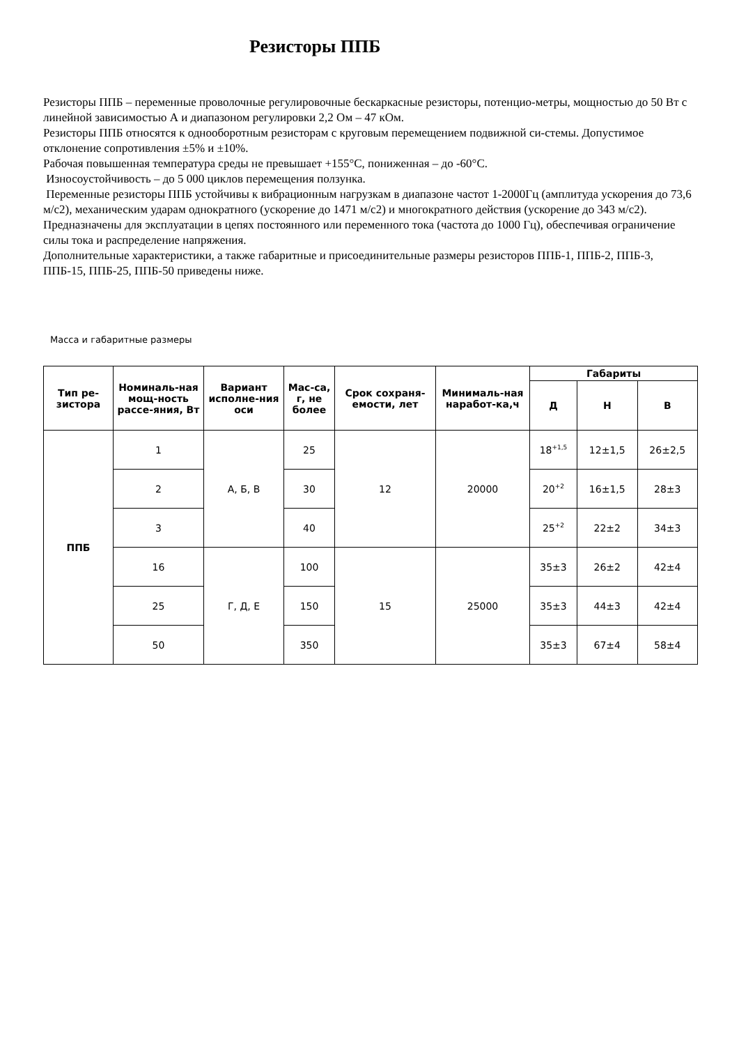Резисторы ППБ
Резисторы ППБ – переменные проволочные регулировочные бескаркасные резисторы, потенцио-метры, мощностью до 50 Вт с линейной зависимостью А и диапазоном регулировки 2,2 Ом – 47 кОм.
Резисторы ППБ относятся к однооборотным резисторам с круговым перемещением подвижной си-стемы. Допустимое отклонение сопротивления ±5% и ±10%.
Рабочая повышенная температура среды не превышает +155°С, пониженная – до -60°С.
Износоустойчивость – до 5 000 циклов перемещения ползунка.
Переменные резисторы ППБ устойчивы к вибрационным нагрузкам в диапазоне частот 1-2000Гц (амплитуда ускорения до 73,6 м/с2), механическим ударам однократного (ускорение до 1471 м/с2) и многократного действия (ускорение до 343 м/с2).
Предназначены для эксплуатации в цепях постоянного или переменного тока (частота до 1000 Гц), обеспечивая ограничение силы тока и распределение напряжения.
Дополнительные характеристики, а также габаритные и присоединительные размеры резисторов ППБ-1, ППБ-2, ППБ-3, ППБ-15, ППБ-25, ППБ-50 приведены ниже.
Масса и габаритные размеры
| Тип ре-зистора | Номиналь-ная мощ-ность рассе-яния, Вт | Вариант исполне-ния оси | Мас-са, г, не более | Срок сохраня-емости, лет | Минималь-ная наработ-ка,ч | Габариты | | |
| --- | --- | --- | --- | --- | --- | --- | --- | --- |
| | | | | | | Д | Н | В |
| ППБ | 1 | А, Б, В | 25 | 12 | 20000 | 18<sup>+1,5</sup> | 12±1,5 | 26±2,5 |
| | 2 | | 30 | | | 20<sup>+2</sup> | 16±1,5 | 28±3 |
| | 3 | | 40 | | | 25<sup>+2</sup> | 22±2 | 34±3 |
| | 16 | Г, Д, Е | 100 | 15 | 25000 | 35±3 | 26±2 | 42±4 |
| | 25 | | 150 | | | 35±3 | 44±3 | 42±4 |
| | 50 | | 350 | | | 35±3 | 67±4 | 58±4 |